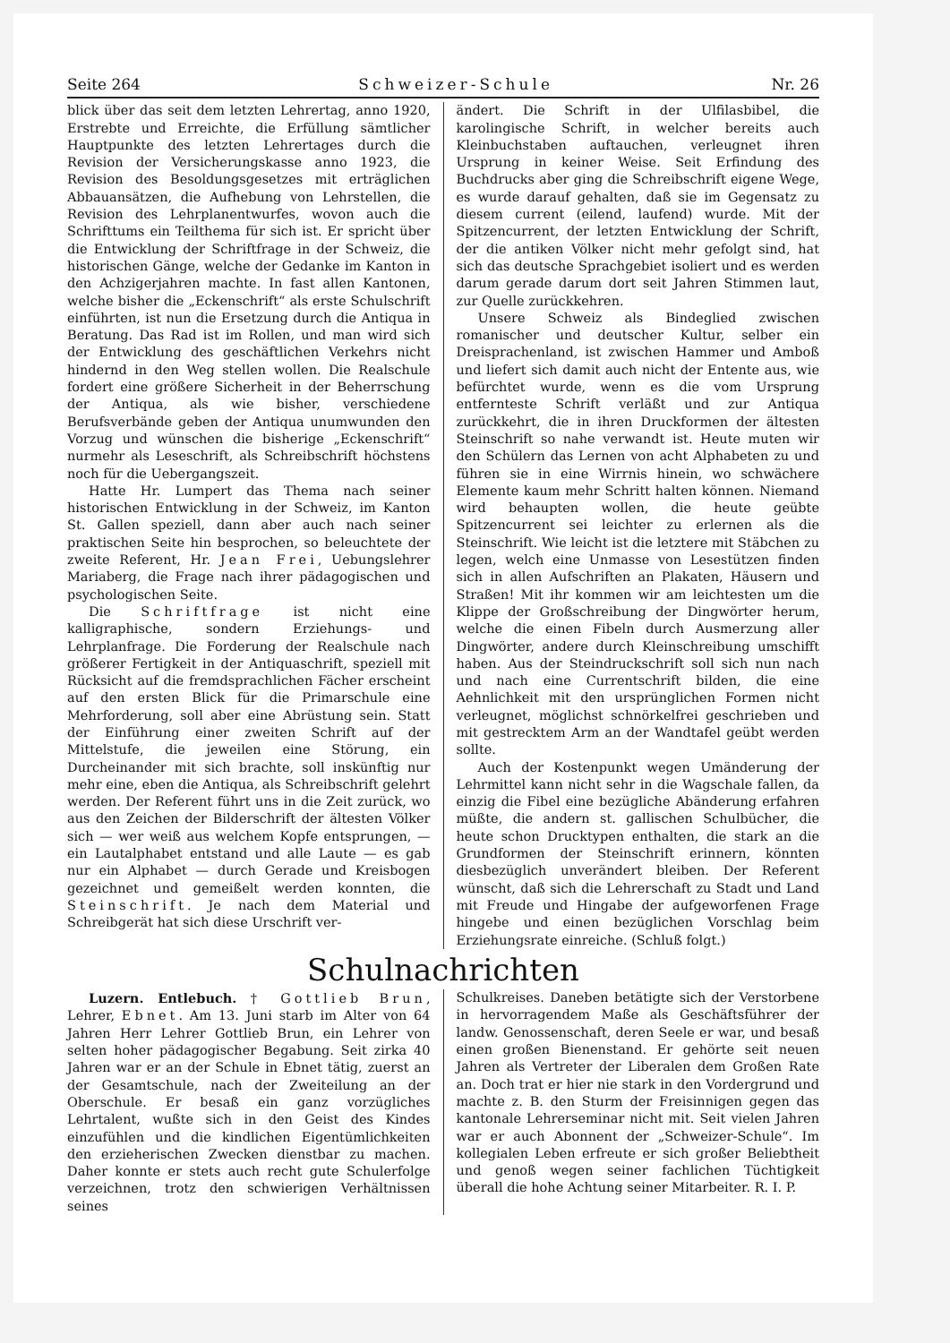Seite 264 Schweizer-Schule Nr. 26
blick über das seit dem letzten Lehrertag, anno 1920, Erstrebte und Erreichte, die Erfüllung sämtlicher Hauptpunkte des letzten Lehrertages durch die Revision der Versicherungskasse anno 1923, die Revision des Besoldungsgesetzes mit erträglichen Abbauansätzen, die Aufhebung von Lehrstellen, die Revision des Lehrplanentwurfes, wovon auch die Schrifttums ein Teilthema für sich ist. Er spricht über die Entwicklung der Schriftfrage in der Schweiz, die historischen Gänge, welche der Gedanke im Kanton in den Achzigerjahren machte. In fast allen Kantonen, welche bisher die „Eckenschrift“ als erste Schulschrift einführten, ist nun die Ersetzung durch die Antiqua in Beratung. Das Rad ist im Rollen, und man wird sich der Entwicklung des geschäftlichen Verkehrs nicht hindernd in den Weg stellen wollen. Die Realschule fordert eine größere Sicherheit in der Beherrschung der Antiqua, als wie bisher, verschiedene Berufsverbände geben der Antiqua unumwunden den Vorzug und wünschen die bisherige „Eckenschrift“ nurmehr als Leseschrift, als Schreibschrift höchstens noch für die Uebergangszeit.
Hatte Hr. Lumpert das Thema nach seiner historischen Entwicklung in der Schweiz, im Kanton St. Gallen speziell, dann aber auch nach seiner praktischen Seite hin besprochen, so beleuchtete der zweite Referent, Hr. Jean Frei, Uebungslehrer Mariaberg, die Frage nach ihrer pädagogischen und psychologischen Seite.
Die Schriftfrage ist nicht eine kalligraphische, sondern Erziehungs- und Lehrplanfrage. Die Forderung der Realschule nach größerer Fertigkeit in der Antiquaschrift, speziell mit Rücksicht auf die fremdsprachlichen Fächer erscheint auf den ersten Blick für die Primarschule eine Mehrforderung, soll aber eine Abrüstung sein. Statt der Einführung einer zweiten Schrift auf der Mittelstufe, die jeweilen eine Störung, ein Durcheinander mit sich brachte, soll inskünftig nur mehr eine, eben die Antiqua, als Schreibschrift gelehrt werden. Der Referent führt uns in die Zeit zurück, wo aus den Zeichen der Bilderschrift der ältesten Völker sich — wer weiß aus welchem Kopfe entsprungen, — ein Lautalphabet entstand und alle Laute — es gab nur ein Alphabet — durch Gerade und Kreisbogen gezeichnet und gemeißelt werden konnten, die Steinschrift. Je nach dem Material und Schreibgerät hat sich diese Urschrift ver-
ändert. Die Schrift in der Ulfilasbibel, die karolingische Schrift, in welcher bereits auch Kleinbuchstaben auftauchen, verleugnet ihren Ursprung in keiner Weise. Seit Erfindung des Buchdrucks aber ging die Schreibschrift eigene Wege, es wurde darauf gehalten, daß sie im Gegensatz zu diesem current (eilend, laufend) wurde. Mit der Spitzencurrent, der letzten Entwicklung der Schrift, der die antiken Völker nicht mehr gefolgt sind, hat sich das deutsche Sprachgebiet isoliert und es werden darum gerade darum dort seit Jahren Stimmen laut, zur Quelle zurückkehren.
Unsere Schweiz als Bindeglied zwischen romanischer und deutscher Kultur, selber ein Dreisprachenland, ist zwischen Hammer und Amboß und liefert sich damit auch nicht der Entente aus, wie befürchtet wurde, wenn es die vom Ursprung entfernteste Schrift verläßt und zur Antiqua zurückkehrt, die in ihren Druckformen der ältesten Steinschrift so nahe verwandt ist. Heute muten wir den Schülern das Lernen von acht Alphabeten zu und führen sie in eine Wirrnis hinein, wo schwächere Elemente kaum mehr Schritt halten können. Niemand wird behaupten wollen, die heute geübte Spitzencurrent sei leichter zu erlernen als die Steinschrift. Wie leicht ist die letztere mit Stäbchen zu legen, welch eine Unmasse von Lesestützen finden sich in allen Aufschriften an Plakaten, Häusern und Straßen! Mit ihr kommen wir am leichtesten um die Klippe der Großschreibung der Dingwörter herum, welche die einen Fibeln durch Ausmerzung aller Dingwörter, andere durch Kleinschreibung umschifft haben. Aus der Steindruckschrift soll sich nun nach und nach eine Currentschrift bilden, die eine Aehnlichkeit mit den ursprünglichen Formen nicht verleugnet, möglichst schnörkelfrei geschrieben und mit gestrecktem Arm an der Wandtafel geübt werden sollte.
Auch der Kostenpunkt wegen Umänderung der Lehrmittel kann nicht sehr in die Wagschale fallen, da einzig die Fibel eine bezügliche Abänderung erfahren müßte, die andern st. gallischen Schulbücher, die heute schon Drucktypen enthalten, die stark an die Grundformen der Steinschrift erinnern, könnten diesbezüglich unverändert bleiben. Der Referent wünscht, daß sich die Lehrerschaft zu Stadt und Land mit Freude und Hingabe der aufgeworfenen Frage hingebe und einen bezüglichen Vorschlag beim Erziehungsrate einreiche. (Schluß folgt.)
Schulnachrichten
Luzern. Entlebuch. † Gottlieb Brun, Lehrer, Ebnet. Am 13. Juni starb im Alter von 64 Jahren Herr Lehrer Gottlieb Brun, ein Lehrer von selten hoher pädagogischer Begabung. Seit zirka 40 Jahren war er an der Schule in Ebnet tätig, zuerst an der Gesamtschule, nach der Zweiteilung an der Oberschule. Er besaß ein ganz vorzügliches Lehrtalent, wußte sich in den Geist des Kindes einzufühlen und die kindlichen Eigentümlichkeiten den erzieherischen Zwecken dienstbar zu machen. Daher konnte er stets auch recht gute Schulerfolge verzeichnen, trotz den schwierigen Verhältnissen seines
Schulkreises. Daneben betätigte sich der Verstorbene in hervorragendem Maße als Geschäftsführer der landw. Genossenschaft, deren Seele er war, und besaß einen großen Bienenstand. Er gehörte seit neuen Jahren als Vertreter der Liberalen dem Großen Rate an. Doch trat er hier nie stark in den Vordergrund und machte z. B. den Sturm der Freisinnigen gegen das kantonale Lehrerseminar nicht mit. Seit vielen Jahren war er auch Abonnent der „Schweizer-Schule“. Im kollegialen Leben erfreute er sich großer Beliebtheit und genoß wegen seiner fachlichen Tüchtigkeit überall die hohe Achtung seiner Mitarbeiter. R. I. P.